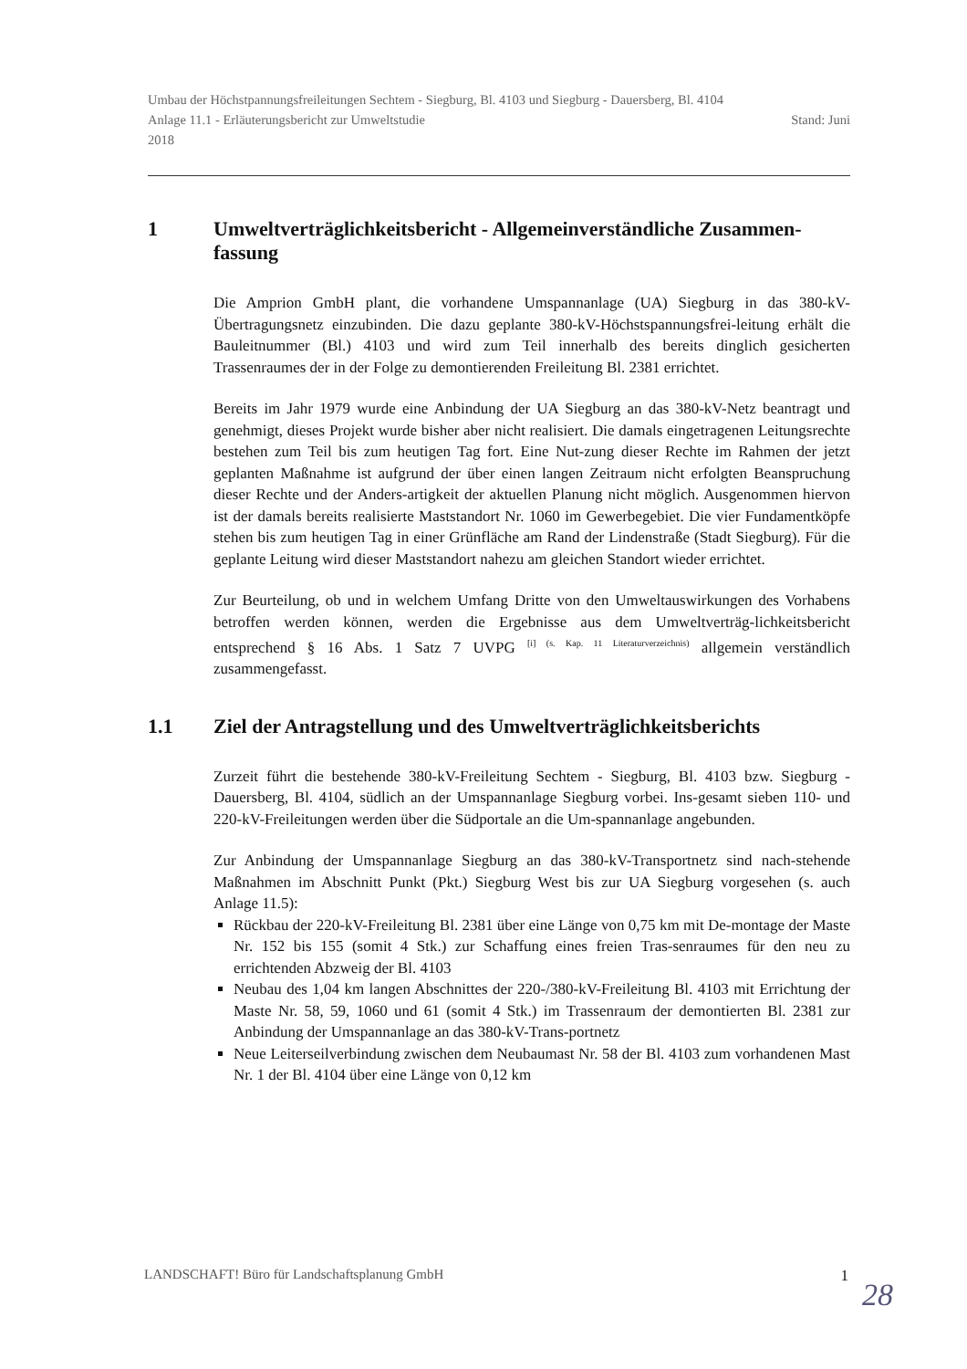Umbau der Höchstpannungsfreileitungen Sechtem - Siegburg, Bl. 4103 und Siegburg - Dauersberg, Bl. 4104
Anlage 11.1 - Erläuterungsbericht zur Umweltstudie Stand: Juni
2018
1 Umweltverträglichkeitsbericht - Allgemeinverständliche Zusammen-fassung
Die Amprion GmbH plant, die vorhandene Umspannanlage (UA) Siegburg in das 380-kV-Übertragungsnetz einzubinden. Die dazu geplante 380-kV-Höchstspannungsfrei-leitung erhält die Bauleitnummer (Bl.) 4103 und wird zum Teil innerhalb des bereits dinglich gesicherten Trassenraumes der in der Folge zu demontierenden Freileitung Bl. 2381 errichtet.
Bereits im Jahr 1979 wurde eine Anbindung der UA Siegburg an das 380-kV-Netz beantragt und genehmigt, dieses Projekt wurde bisher aber nicht realisiert. Die damals eingetragenen Leitungsrechte bestehen zum Teil bis zum heutigen Tag fort. Eine Nut-zung dieser Rechte im Rahmen der jetzt geplanten Maßnahme ist aufgrund der über einen langen Zeitraum nicht erfolgten Beanspruchung dieser Rechte und der Anders-artigkeit der aktuellen Planung nicht möglich. Ausgenommen hiervon ist der damals bereits realisierte Maststandort Nr. 1060 im Gewerbegebiet. Die vier Fundamentköpfe stehen bis zum heutigen Tag in einer Grünfläche am Rand der Lindenstraße (Stadt Siegburg). Für die geplante Leitung wird dieser Maststandort nahezu am gleichen Standort wieder errichtet.
Zur Beurteilung, ob und in welchem Umfang Dritte von den Umweltauswirkungen des Vorhabens betroffen werden können, werden die Ergebnisse aus dem Umweltverträg-lichkeitsbericht entsprechend § 16 Abs. 1 Satz 7 UVPG <sup>[i] (s. Kap. 11 Literaturverzeichnis)</sup> allgemein verständlich zusammengefasst.
1.1 Ziel der Antragstellung und des Umweltverträglichkeitsberichts
Zurzeit führt die bestehende 380-kV-Freileitung Sechtem - Siegburg, Bl. 4103 bzw. Siegburg - Dauersberg, Bl. 4104, südlich an der Umspannanlage Siegburg vorbei. Ins-gesamt sieben 110- und 220-kV-Freileitungen werden über die Südportale an die Um-spannanlage angebunden.
Zur Anbindung der Umspannanlage Siegburg an das 380-kV-Transportnetz sind nach-stehende Maßnahmen im Abschnitt Punkt (Pkt.) Siegburg West bis zur UA Siegburg vorgesehen (s. auch Anlage 11.5):
Rückbau der 220-kV-Freileitung Bl. 2381 über eine Länge von 0,75 km mit De-montage der Maste Nr. 152 bis 155 (somit 4 Stk.) zur Schaffung eines freien Tras-senraumes für den neu zu errichtenden Abzweig der Bl. 4103
Neubau des 1,04 km langen Abschnittes der 220-/380-kV-Freileitung Bl. 4103 mit Errichtung der Maste Nr. 58, 59, 1060 und 61 (somit 4 Stk.) im Trassenraum der demontierten Bl. 2381 zur Anbindung der Umspannanlage an das 380-kV-Trans-portnetz
Neue Leiterseilverbindung zwischen dem Neubaumast Nr. 58 der Bl. 4103 zum vorhandenen Mast Nr. 1 der Bl. 4104 über eine Länge von 0,12 km
LANDSCHAFT! Büro für Landschaftsplanung GmbH 1
28